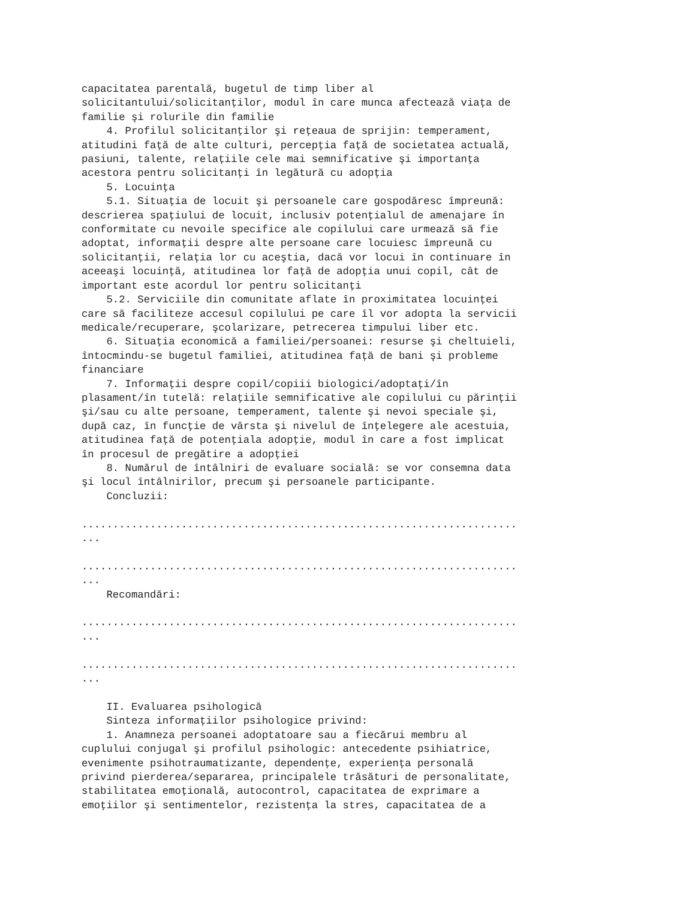capacitatea parentală, bugetul de timp liber al
solicitantului/solicitanţilor, modul în care munca afectează viaţa de
familie şi rolurile din familie
    4. Profilul solicitanţilor şi reţeaua de sprijin: temperament,
atitudini faţă de alte culturi, percepţia faţă de societatea actuală,
pasiuni, talente, relaţiile cele mai semnificative şi importanţa
acestora pentru solicitanţi în legătură cu adopţia
    5. Locuinţa
    5.1. Situaţia de locuit şi persoanele care gospodăresc împreună:
descrierea spaţiului de locuit, inclusiv potenţialul de amenajare în
conformitate cu nevoile specifice ale copilului care urmează să fie
adoptat, informaţii despre alte persoane care locuiesc împreună cu
solicitanţii, relaţia lor cu aceştia, dacă vor locui în continuare în
aceeaşi locuinţă, atitudinea lor faţă de adopţia unui copil, cât de
important este acordul lor pentru solicitanţi
    5.2. Serviciile din comunitate aflate în proximitatea locuinţei
care să faciliteze accesul copilului pe care îl vor adopta la servicii
medicale/recuperare, şcolarizare, petrecerea timpului liber etc.
    6. Situaţia economică a familiei/persoanei: resurse şi cheltuieli,
întocmindu-se bugetul familiei, atitudinea faţă de bani şi probleme
financiare
    7. Informaţii despre copil/copiii biologici/adoptaţi/în
plasament/în tutelă: relaţiile semnificative ale copilului cu părinţii
şi/sau cu alte persoane, temperament, talente şi nevoi speciale şi,
după caz, în funcţie de vârsta şi nivelul de înţelegere ale acestuia,
atitudinea faţă de potenţiala adopţie, modul în care a fost implicat
în procesul de pregătire a adopţiei
    8. Numărul de întâlniri de evaluare socială: se vor consemna data
şi locul întâlnirilor, precum şi persoanele participante.
    Concluzii:

......................................................................
...

......................................................................
...
    Recomandări:

......................................................................
...

......................................................................
...

    II. Evaluarea psihologică
    Sinteza informaţiilor psihologice privind:
    1. Anamneza persoanei adoptatoare sau a fiecărui membru al
cuplului conjugal şi profilul psihologic: antecedente psihiatrice,
evenimente psihotraumatizante, dependenţe, experienţa personală
privind pierderea/separarea, principalele trăsături de personalitate,
stabilitatea emoţională, autocontrol, capacitatea de exprimare a
emoţiilor şi sentimentelor, rezistenţa la stres, capacitatea de a